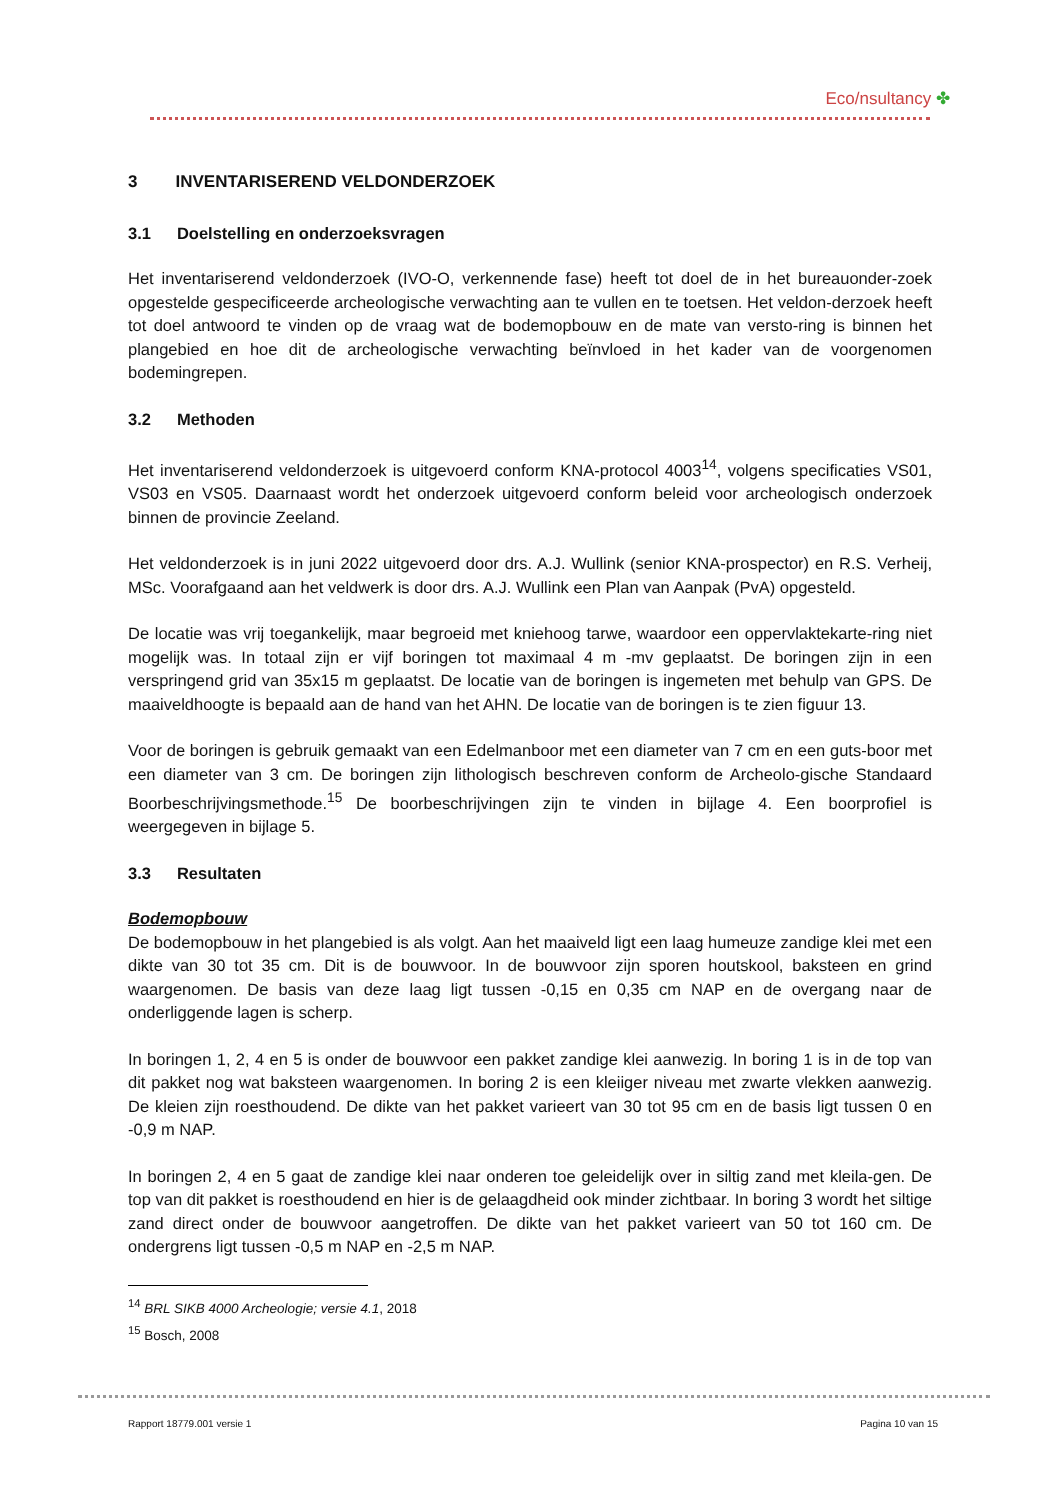Eco/nsultancy ✤
3 INVENTARISEREND VELDONDERZOEK
3.1 Doelstelling en onderzoeksvragen
Het inventariserend veldonderzoek (IVO-O, verkennende fase) heeft tot doel de in het bureauonder-zoek opgestelde gespecificeerde archeologische verwachting aan te vullen en te toetsen. Het veldon-derzoek heeft tot doel antwoord te vinden op de vraag wat de bodemopbouw en de mate van versto-ring is binnen het plangebied en hoe dit de archeologische verwachting beïnvloed in het kader van de voorgenomen bodemingrepen.
3.2 Methoden
Het inventariserend veldonderzoek is uitgevoerd conform KNA-protocol 4003<sup>14</sup>, volgens specificaties VS01, VS03 en VS05. Daarnaast wordt het onderzoek uitgevoerd conform beleid voor archeologisch onderzoek binnen de provincie Zeeland.
Het veldonderzoek is in juni 2022 uitgevoerd door drs. A.J. Wullink (senior KNA-prospector) en R.S. Verheij, MSc. Voorafgaand aan het veldwerk is door drs. A.J. Wullink een Plan van Aanpak (PvA) opgesteld.
De locatie was vrij toegankelijk, maar begroeid met kniehoog tarwe, waardoor een oppervlaktekarte-ring niet mogelijk was. In totaal zijn er vijf boringen tot maximaal 4 m -mv geplaatst. De boringen zijn in een verspringend grid van 35x15 m geplaatst. De locatie van de boringen is ingemeten met behulp van GPS. De maaiveldhoogte is bepaald aan de hand van het AHN. De locatie van de boringen is te zien figuur 13.
Voor de boringen is gebruik gemaakt van een Edelmanboor met een diameter van 7 cm en een guts-boor met een diameter van 3 cm. De boringen zijn lithologisch beschreven conform de Archeolo-gische Standaard Boorbeschrijvingsmethode.<sup>15</sup> De boorbeschrijvingen zijn te vinden in bijlage 4. Een boorprofiel is weergegeven in bijlage 5.
3.3 Resultaten
Bodemopbouw
De bodemopbouw in het plangebied is als volgt. Aan het maaiveld ligt een laag humeuze zandige klei met een dikte van 30 tot 35 cm. Dit is de bouwvoor. In de bouwvoor zijn sporen houtskool, baksteen en grind waargenomen. De basis van deze laag ligt tussen -0,15 en 0,35 cm NAP en de overgang naar de onderliggende lagen is scherp.
In boringen 1, 2, 4 en 5 is onder de bouwvoor een pakket zandige klei aanwezig. In boring 1 is in de top van dit pakket nog wat baksteen waargenomen. In boring 2 is een kleiiger niveau met zwarte vlekken aanwezig. De kleien zijn roesthoudend. De dikte van het pakket varieert van 30 tot 95 cm en de basis ligt tussen 0 en -0,9 m NAP.
In boringen 2, 4 en 5 gaat de zandige klei naar onderen toe geleidelijk over in siltig zand met kleila-gen. De top van dit pakket is roesthoudend en hier is de gelaagdheid ook minder zichtbaar. In boring 3 wordt het siltige zand direct onder de bouwvoor aangetroffen. De dikte van het pakket varieert van 50 tot 160 cm. De ondergrens ligt tussen -0,5 m NAP en -2,5 m NAP.
<sup>14</sup> BRL SIKB 4000 Archeologie; versie 4.1, 2018
<sup>15</sup> Bosch, 2008
Rapport 18779.001 versie 1 Pagina 10 van 15